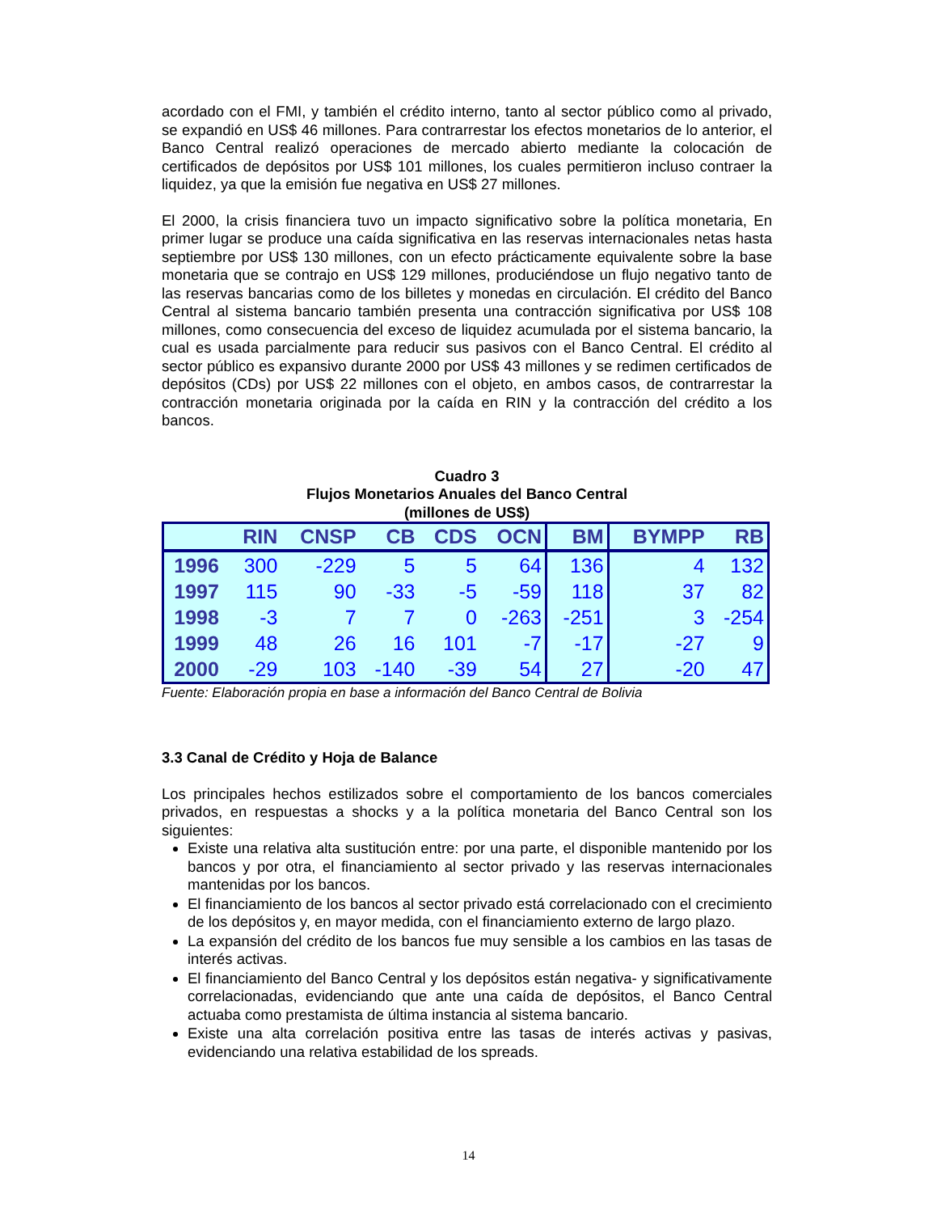acordado con el FMI, y también el crédito interno, tanto al sector público como al privado, se expandió en US$ 46 millones. Para contrarrestar los efectos monetarios de lo anterior, el Banco Central realizó operaciones de mercado abierto mediante la colocación de certificados de depósitos por US$ 101 millones, los cuales permitieron incluso contraer la liquidez, ya que la emisión fue negativa en US$ 27 millones.
El 2000, la crisis financiera tuvo un impacto significativo sobre la política monetaria, En primer lugar se produce una caída significativa en las reservas internacionales netas hasta septiembre por US$ 130 millones, con un efecto prácticamente equivalente sobre la base monetaria que se contrajo en US$ 129 millones, produciéndose un flujo negativo tanto de las reservas bancarias como de los billetes y monedas en circulación. El crédito del Banco Central al sistema bancario también presenta una contracción significativa por US$ 108 millones, como consecuencia del exceso de liquidez acumulada por el sistema bancario, la cual es usada parcialmente para reducir sus pasivos con el Banco Central. El crédito al sector público es expansivo durante 2000 por US$ 43 millones y se redimen certificados de depósitos (CDs) por US$ 22 millones con el objeto, en ambos casos, de contrarrestar la contracción monetaria originada por la caída en RIN y la contracción del crédito a los bancos.
Cuadro 3
Flujos Monetarios Anuales del Banco Central
(millones de US$)
| | RIN | CNSP | CB | CDS | OCN | BM | BYMPP | RB |
| --- | --- | --- | --- | --- | --- | --- | --- | --- |
| 1996 | 300 | -229 | 5 | 5 | 64 | 136 | 4 | 132 |
| 1997 | 115 | 90 | -33 | -5 | -59 | 118 | 37 | 82 |
| 1998 | -3 | 7 | 7 | 0 | -263 | -251 | 3 | -254 |
| 1999 | 48 | 26 | 16 | 101 | -7 | -17 | -27 | 9 |
| 2000 | -29 | 103 | -140 | -39 | 54 | 27 | -20 | 47 |
Fuente: Elaboración propia en base a información del Banco Central de Bolivia
3.3 Canal de Crédito y Hoja de Balance
Los principales hechos estilizados sobre el comportamiento de los bancos comerciales privados, en respuestas a shocks y a la política monetaria del Banco Central son los siguientes:
Existe una relativa alta sustitución entre: por una parte, el disponible mantenido por los bancos y por otra, el financiamiento al sector privado y las reservas internacionales mantenidas por los bancos.
El financiamiento de los bancos al sector privado está correlacionado con el crecimiento de los depósitos y, en mayor medida, con el financiamiento externo de largo plazo.
La expansión del crédito de los bancos fue muy sensible a los cambios en las tasas de interés activas.
El financiamiento del Banco Central y los depósitos están negativa- y significativamente correlacionadas, evidenciando que ante una caída de depósitos, el Banco Central actuaba como prestamista de última instancia al sistema bancario.
Existe una alta correlación positiva entre las tasas de interés activas y pasivas, evidenciando una relativa estabilidad de los spreads.
14